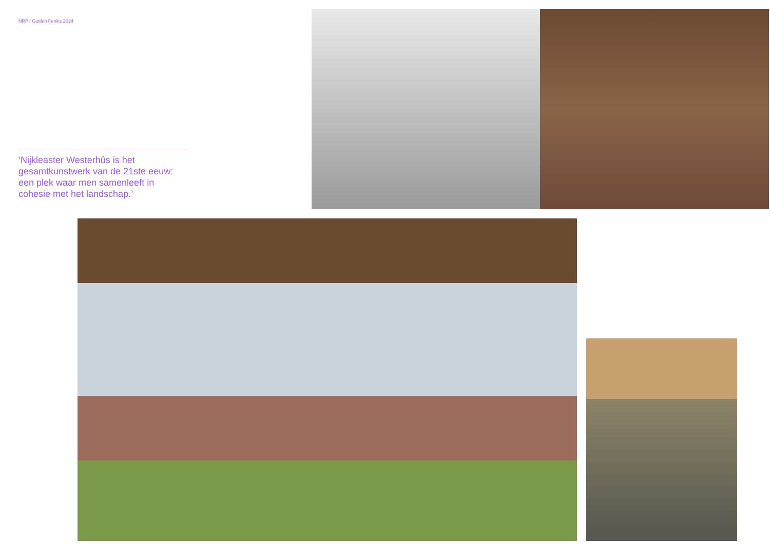NRP / Gulden Feniks 2024
‘Nijkleaster Westerhûs is het gesamtkunstwerk van de 21ste eeuw: een plek waar men samenleeft in cohesie met het landschap.’